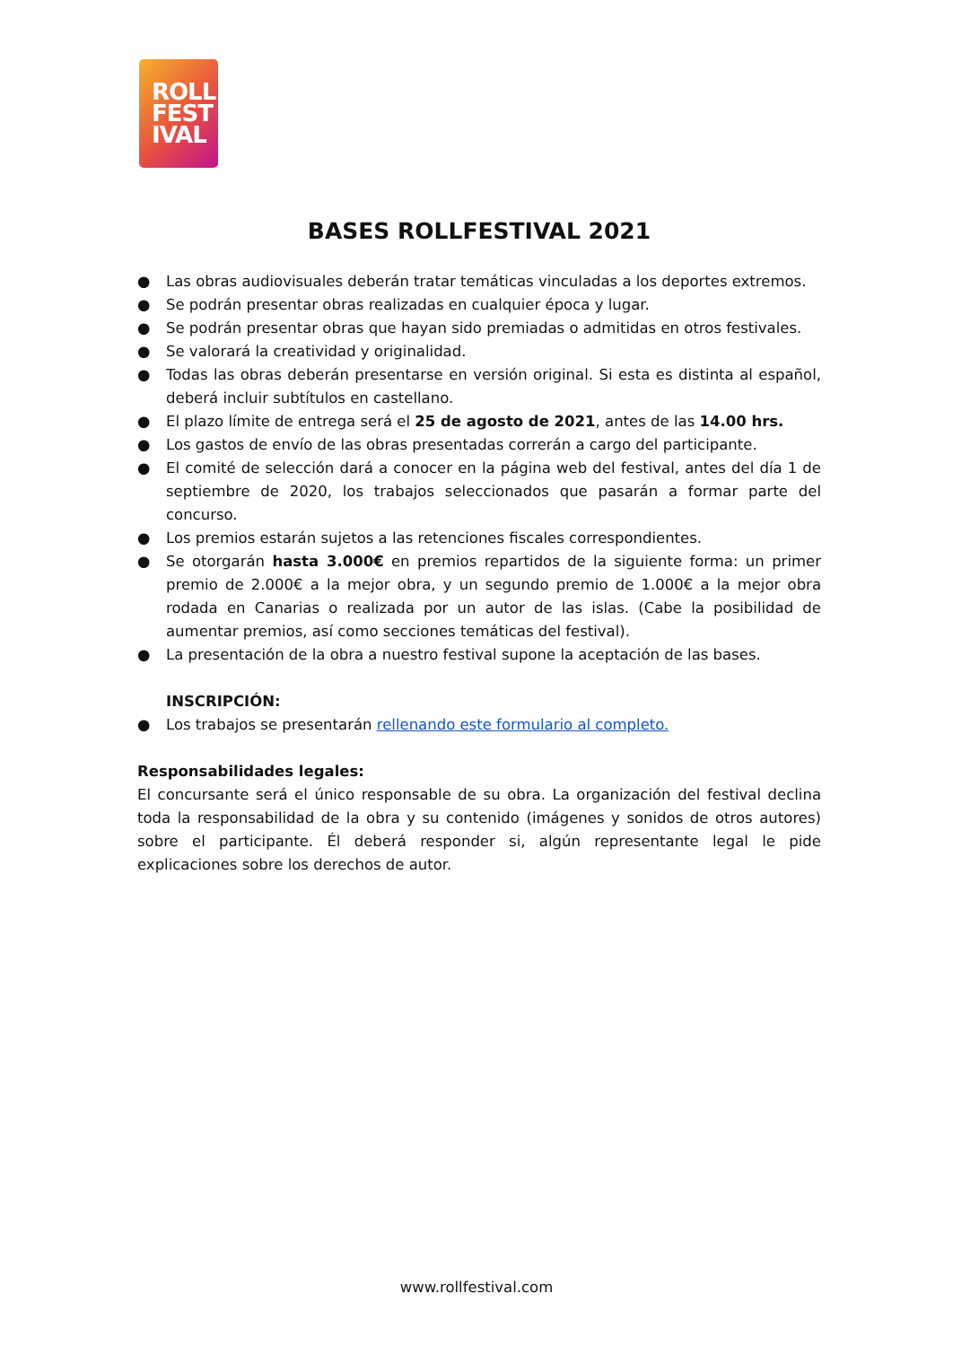ROLL
FEST
IVAL
BASES ROLLFESTIVAL 2021
● Las obras audiovisuales deberán tratar temáticas vinculadas a los deportes extremos.
● Se podrán presentar obras realizadas en cualquier época y lugar.
● Se podrán presentar obras que hayan sido premiadas o admitidas en otros festivales.
● Se valorará la creatividad y originalidad.
● Todas las obras deberán presentarse en versión original. Si esta es distinta al español, deberá incluir subtítulos en castellano.
● El plazo límite de entrega será el 25 de agosto de 2021, antes de las 14.00 hrs.
● Los gastos de envío de las obras presentadas correrán a cargo del participante.
● El comité de selección dará a conocer en la página web del festival, antes del día 1 de septiembre de 2020, los trabajos seleccionados que pasarán a formar parte del concurso.
● Los premios estarán sujetos a las retenciones fiscales correspondientes.
● Se otorgarán hasta 3.000€ en premios repartidos de la siguiente forma: un primer premio de 2.000€ a la mejor obra, y un segundo premio de 1.000€ a la mejor obra rodada en Canarias o realizada por un autor de las islas. (Cabe la posibilidad de aumentar premios, así como secciones temáticas del festival).
● La presentación de la obra a nuestro festival supone la aceptación de las bases.
INSCRIPCIÓN:
● Los trabajos se presentarán rellenando este formulario al completo.
Responsabilidades legales:
El concursante será el único responsable de su obra. La organización del festival declina toda la responsabilidad de la obra y su contenido (imágenes y sonidos de otros autores) sobre el participante. Él deberá responder si, algún representante legal le pide explicaciones sobre los derechos de autor.
www.rollfestival.com